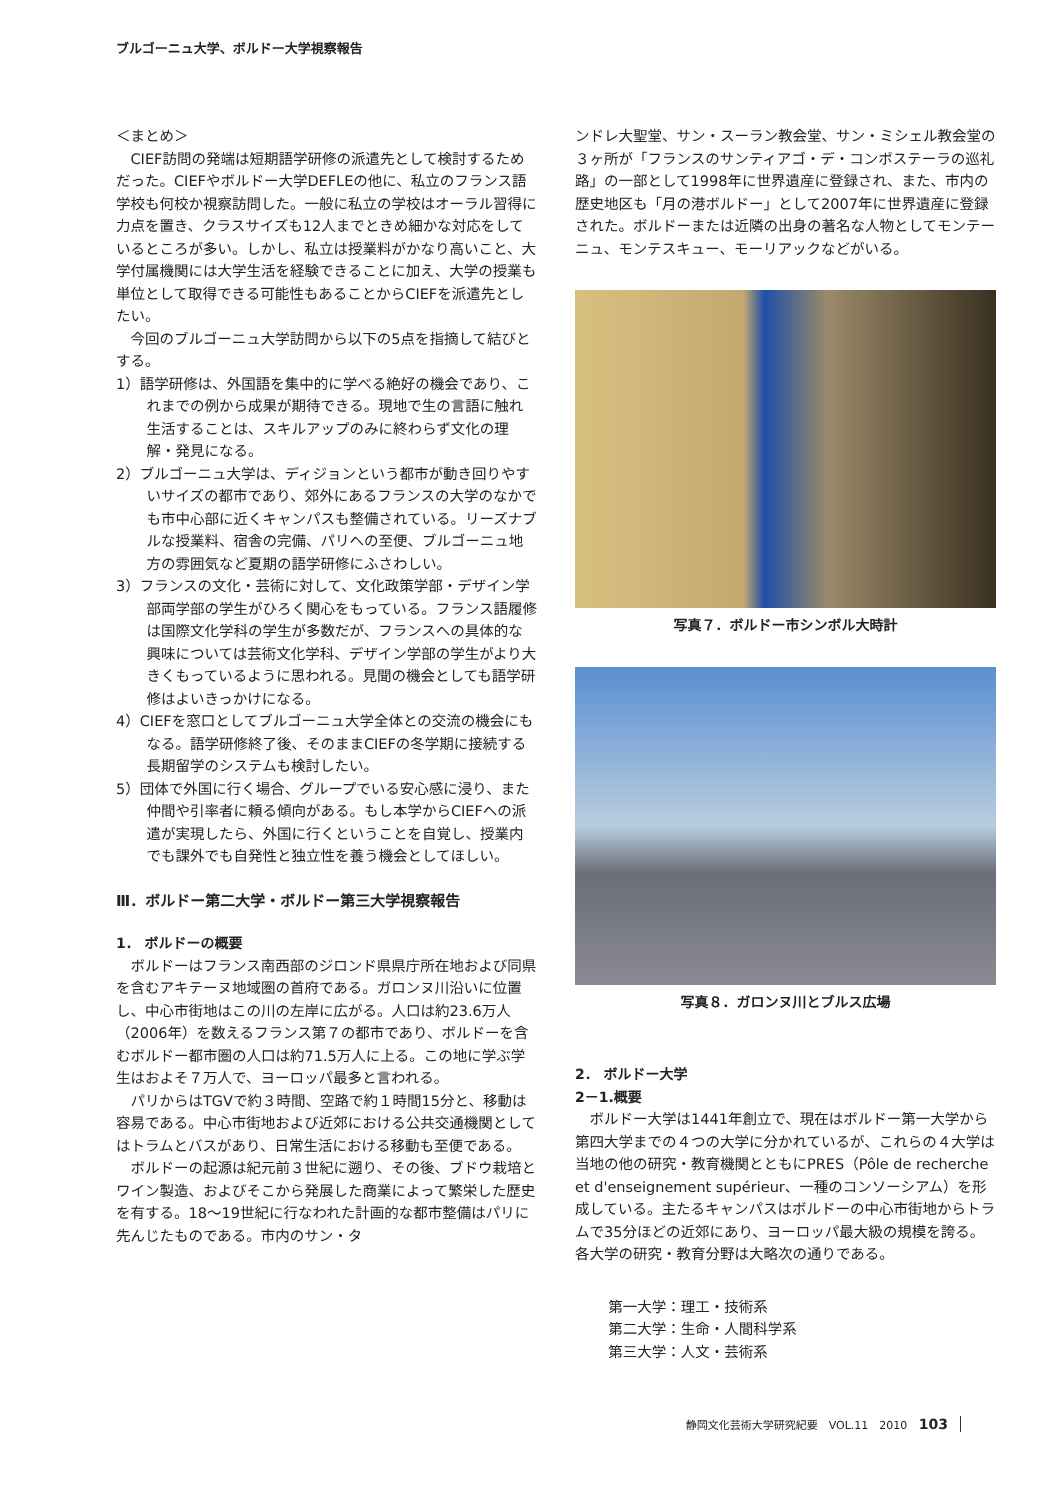ブルゴーニュ大学、ボルドー大学視察報告
＜まとめ＞
CIEF訪問の発端は短期語学研修の派遣先として検討するためだった。CIEFやボルドー大学DEFLEの他に、私立のフランス語学校も何校か視察訪問した。一般に私立の学校はオーラル習得に力点を置き、クラスサイズも12人までときめ細かな対応をしているところが多い。しかし、私立は授業料がかなり高いこと、大学付属機関には大学生活を経験できることに加え、大学の授業も単位として取得できる可能性もあることからCIEFを派遣先としたい。
今回のブルゴーニュ大学訪問から以下の5点を指摘して結びとする。
1）語学研修は、外国語を集中的に学べる絶好の機会であり、これまでの例から成果が期待できる。現地で生の言語に触れ生活することは、スキルアップのみに終わらず文化の理解・発見になる。
2）ブルゴーニュ大学は、ディジョンという都市が動き回りやすいサイズの都市であり、郊外にあるフランスの大学のなかでも市中心部に近くキャンパスも整備されている。リーズナブルな授業料、宿舎の完備、パリへの至便、ブルゴーニュ地方の雰囲気など夏期の語学研修にふさわしい。
3）フランスの文化・芸術に対して、文化政策学部・デザイン学部両学部の学生がひろく関心をもっている。フランス語履修は国際文化学科の学生が多数だが、フランスへの具体的な興味については芸術文化学科、デザイン学部の学生がより大きくもっているように思われる。見聞の機会としても語学研修はよいきっかけになる。
4）CIEFを窓口としてブルゴーニュ大学全体との交流の機会にもなる。語学研修終了後、そのままCIEFの冬学期に接続する長期留学のシステムも検討したい。
5）団体で外国に行く場合、グループでいる安心感に浸り、また仲間や引率者に頼る傾向がある。もし本学からCIEFへの派遣が実現したら、外国に行くということを自覚し、授業内でも課外でも自発性と独立性を養う機会としてほしい。
Ⅲ．ボルドー第二大学・ボルドー第三大学視察報告
1． ボルドーの概要
ボルドーはフランス南西部のジロンド県県庁所在地および同県を含むアキテーヌ地域圏の首府である。ガロンヌ川沿いに位置し、中心市街地はこの川の左岸に広がる。人口は約23.6万人（2006年）を数えるフランス第７の都市であり、ボルドーを含むボルドー都市圏の人口は約71.5万人に上る。この地に学ぶ学生はおよそ７万人で、ヨーロッパ最多と言われる。
パリからはTGVで約３時間、空路で約１時間15分と、移動は容易である。中心市街地および近郊における公共交通機関としてはトラムとバスがあり、日常生活における移動も至便である。
ボルドーの起源は紀元前３世紀に遡り、その後、ブドウ栽培とワイン製造、およびそこから発展した商業によって繁栄した歴史を有する。18～19世紀に行なわれた計画的な都市整備はパリに先んじたものである。市内のサン・タ
ンドレ大聖堂、サン・スーラン教会堂、サン・ミシェル教会堂の３ヶ所が「フランスのサンティアゴ・デ・コンポステーラの巡礼路」の一部として1998年に世界遺産に登録され、また、市内の歴史地区も「月の港ボルドー」として2007年に世界遺産に登録された。ボルドーまたは近隣の出身の著名な人物としてモンテーニュ、モンテスキュー、モーリアックなどがいる。
写真７．ボルドー市シンボル大時計
写真８．ガロンヌ川とブルス広場
2． ボルドー大学
2－1.概要
ボルドー大学は1441年創立で、現在はボルドー第一大学から第四大学までの４つの大学に分かれているが、これらの４大学は当地の他の研究・教育機関とともにPRES（Pôle de recherche et d'enseignement supérieur、一種のコンソーシアム）を形成している。主たるキャンパスはボルドーの中心市街地からトラムで35分ほどの近郊にあり、ヨーロッパ最大級の規模を誇る。各大学の研究・教育分野は大略次の通りである。
第一大学：理工・技術系
第二大学：生命・人間科学系
第三大学：人文・芸術系
静岡文化芸術大学研究紀要　VOL.11　2010 103